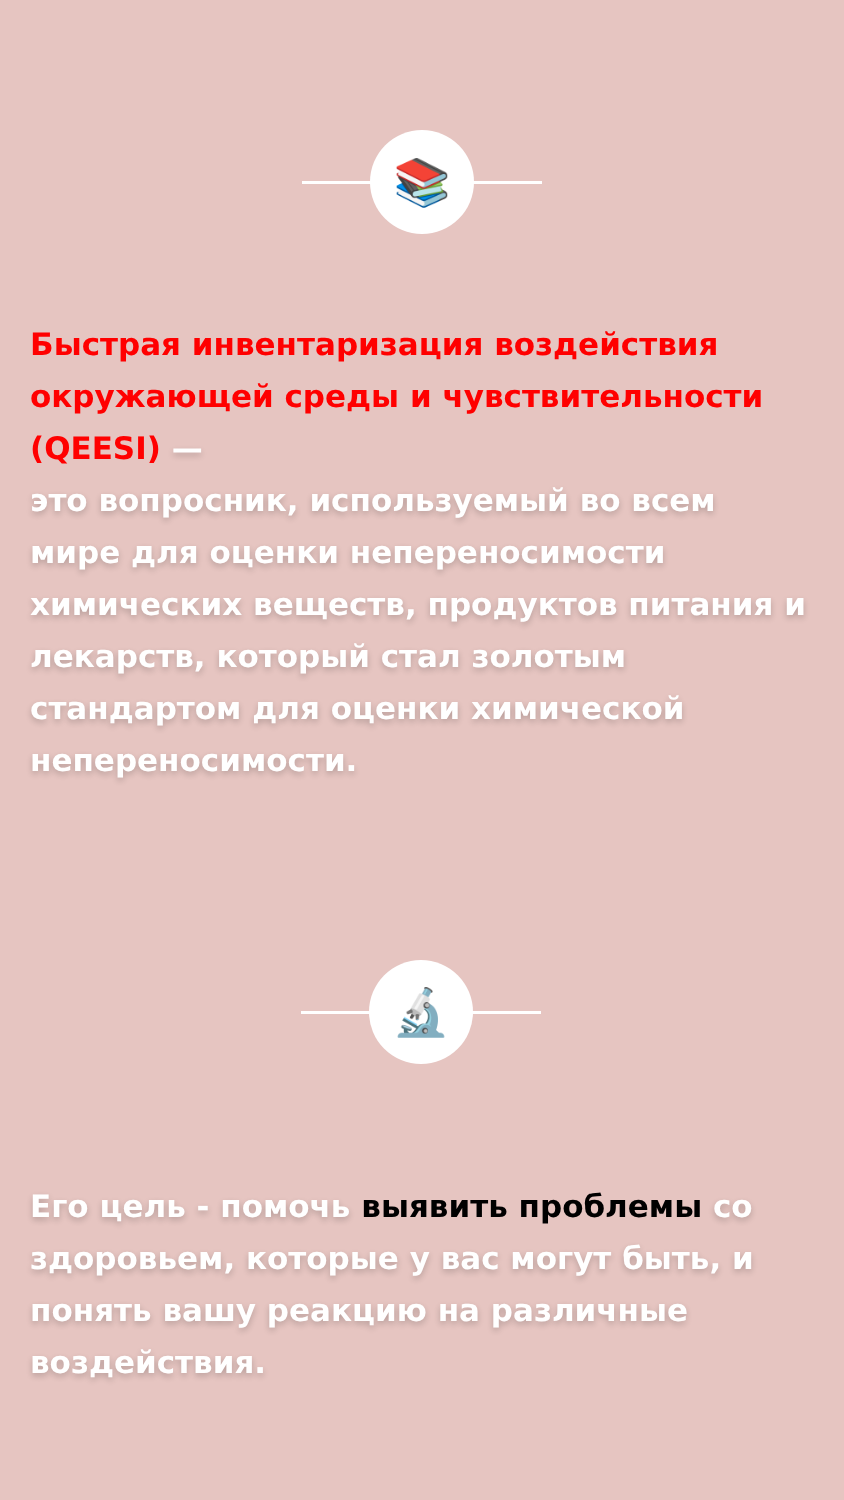📚
Быстрая инвентаризация воздействия окружающей среды и чувствительности (QEESI) —
это вопросник, используемый во всем мире для оценки непереносимости химических веществ, продуктов питания и лекарств, который стал золотым стандартом для оценки химической непереносимости.
🔬
Его цель - помочь выявить проблемы со здоровьем, которые у вас могут быть, и понять вашу реакцию на различные воздействия.